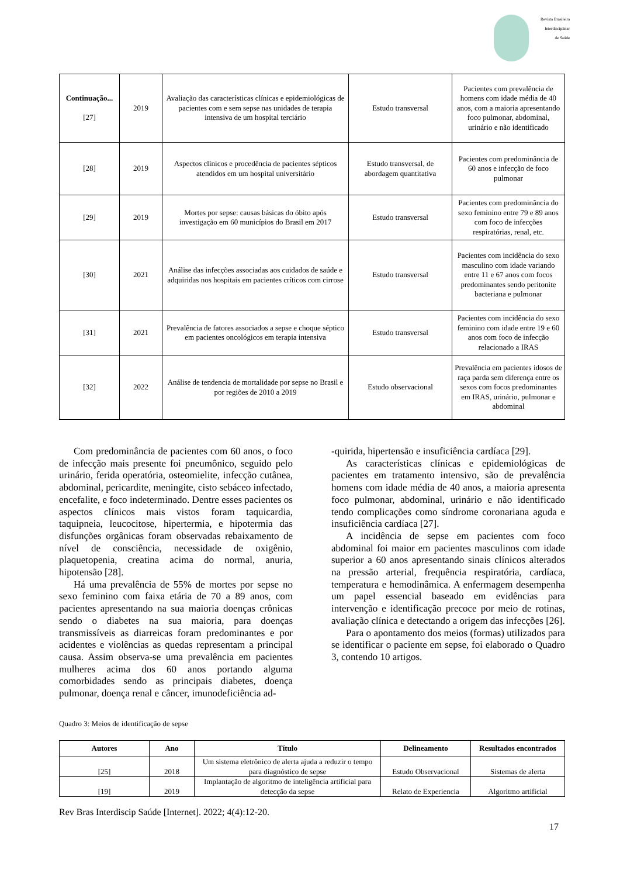Revista Brasileira
Interdisciplinar
de Saúde
| Continuação... [27] | 2019 | Avaliação das características clínicas e epidemiológicas de pacientes com e sem sepse nas unidades de terapia intensiva de um hospital terciário | Estudo transversal | Pacientes com prevalência de homens com idade média de 40 anos, com a maioria apresentando foco pulmonar, abdominal, urinário e não identificado |
| [28] | 2019 | Aspectos clínicos e procedência de pacientes sépticos atendidos em um hospital universitário | Estudo transversal, de abordagem quantitativa | Pacientes com predominância de 60 anos e infecção de foco pulmonar |
| [29] | 2019 | Mortes por sepse: causas básicas do óbito após investigação em 60 municípios do Brasil em 2017 | Estudo transversal | Pacientes com predominância do sexo feminino entre 79 e 89 anos com foco de infecções respiratórias, renal, etc. |
| [30] | 2021 | Análise das infecções associadas aos cuidados de saúde e adquiridas nos hospitais em pacientes críticos com cirrose | Estudo transversal | Pacientes com incidência do sexo masculino com idade variando entre 11 e 67 anos com focos predominantes sendo peritonite bacteriana e pulmonar |
| [31] | 2021 | Prevalência de fatores associados a sepse e choque séptico em pacientes oncológicos em terapia intensiva | Estudo transversal | Pacientes com incidência do sexo feminino com idade entre 19 e 60 anos com foco de infecção relacionado a IRAS |
| [32] | 2022 | Análise de tendencia de mortalidade por sepse no Brasil e por regiões de 2010 a 2019 | Estudo observacional | Prevalência em pacientes idosos de raça parda sem diferença entre os sexos com focos predominantes em IRAS, urinário, pulmonar e abdominal |
Com predominância de pacientes com 60 anos, o foco de infecção mais presente foi pneumônico, seguido pelo urinário, ferida operatória, osteomielite, infecção cutânea, abdominal, pericardite, meningite, cisto sebáceo infectado, encefalite, e foco indeterminado. Dentre esses pacientes os aspectos clínicos mais vistos foram taquicardia, taquipneia, leucocitose, hipertermia, e hipotermia das disfunções orgânicas foram observadas rebaixamento de nível de consciência, necessidade de oxigênio, plaquetopenia, creatina acima do normal, anuria, hipotensão [28].
Há uma prevalência de 55% de mortes por sepse no sexo feminino com faixa etária de 70 a 89 anos, com pacientes apresentando na sua maioria doenças crônicas sendo o diabetes na sua maioria, para doenças transmissíveis as diarreicas foram predominantes e por acidentes e violências as quedas representam a principal causa. Assim observa-se uma prevalência em pacientes mulheres acima dos 60 anos portando alguma comorbidades sendo as principais diabetes, doença pulmonar, doença renal e câncer, imunodeficiência ad-
-quirida, hipertensão e insuficiência cardíaca [29].
As características clínicas e epidemiológicas de pacientes em tratamento intensivo, são de prevalência homens com idade média de 40 anos, a maioria apresenta foco pulmonar, abdominal, urinário e não identificado tendo complicações como síndrome coronariana aguda e insuficiência cardíaca [27].
A incidência de sepse em pacientes com foco abdominal foi maior em pacientes masculinos com idade superior a 60 anos apresentando sinais clínicos alterados na pressão arterial, frequência respiratória, cardíaca, temperatura e hemodinâmica. A enfermagem desempenha um papel essencial baseado em evidências para intervenção e identificação precoce por meio de rotinas, avaliação clínica e detectando a origem das infecções [26].
Para o apontamento dos meios (formas) utilizados para se identificar o paciente em sepse, foi elaborado o Quadro 3, contendo 10 artigos.
Quadro 3: Meios de identificação de sepse
| Autores | Ano | Título | Delineamento | Resultados encontrados |
| --- | --- | --- | --- | --- |
| [25] | 2018 | Um sistema eletrônico de alerta ajuda a reduzir o tempo para diagnóstico de sepse | Estudo Observacional | Sistemas de alerta |
| [19] | 2019 | Implantação de algoritmo de inteligência artificial para detecção da sepse | Relato de Experiencia | Algoritmo artificial |
Rev Bras Interdiscip Saúde [Internet]. 2022; 4(4):12-20.
17